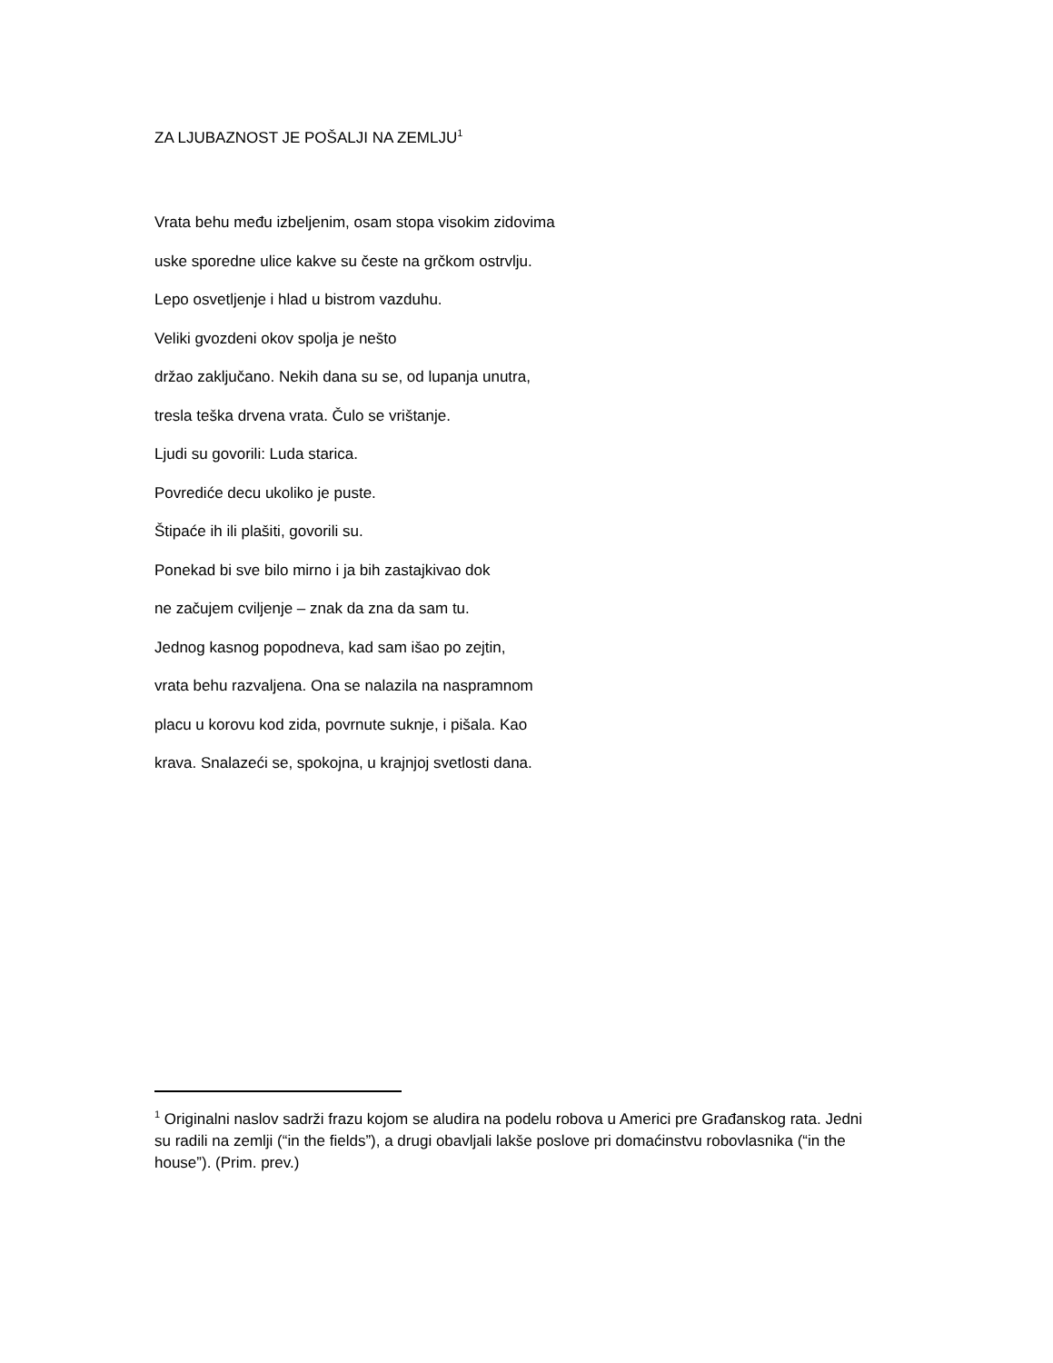ZA LJUBAZNOST JE POŠALJI NA ZEMLJU<sup>1</sup>
Vrata behu među izbeljenim, osam stopa visokim zidovima
uske sporedne ulice kakve su česte na grčkom ostrvlju.
Lepo osvetljenje i hlad u bistrom vazduhu.
Veliki gvozdeni okov spolja je nešto
držao zaključano. Nekih dana su se, od lupanja unutra,
tresla teška drvena vrata. Čulo se vrištanje.
Ljudi su govorili: Luda starica.
Povrediće decu ukoliko je puste.
Štipaće ih ili plašiti, govorili su.
Ponekad bi sve bilo mirno i ja bih zastajkivao dok
ne začujem cviljenje – znak da zna da sam tu.
Jednog kasnog popodneva, kad sam išao po zejtin,
vrata behu razvaljena. Ona se nalazila na naspramnom
placu u korovu kod zida, povrnute suknje, i pišala. Kao
krava. Snalazeći se, spokojna, u krajnjoj svetlosti dana.
<sup>1</sup> Originalni naslov sadrži frazu kojom se aludira na podelu robova u Americi pre Građanskog rata. Jedni su radili na zemlji (“in the fields”), a drugi obavljali lakše poslove pri domaćinstvu robovlasnika (“in the house”). (Prim. prev.)